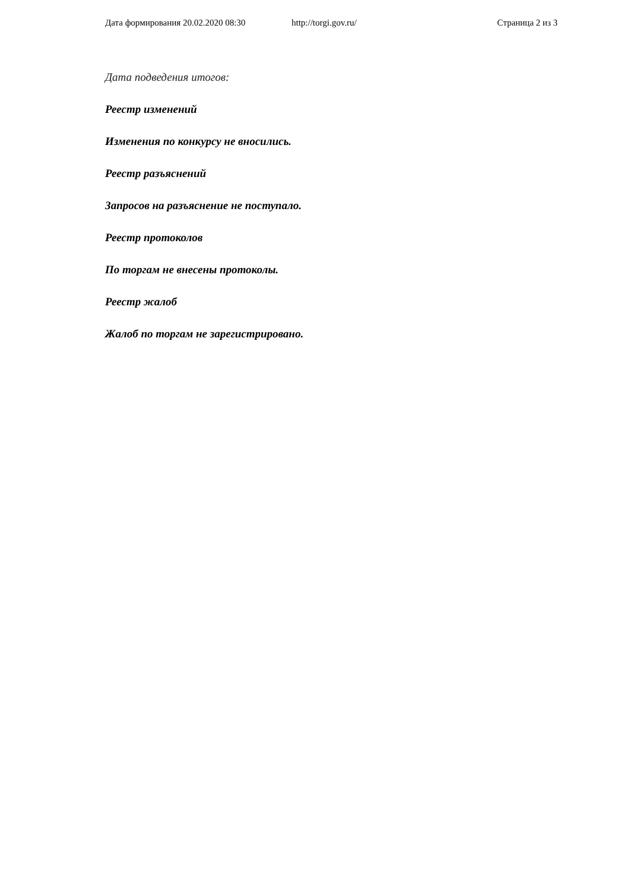Дата формирования 20.02.2020 08:30 http://torgi.gov.ru/ Страница 2 из 3
Дата подведения итогов:
Реестр изменений
Изменения по конкурсу не вносились.
Реестр разъяснений
Запросов на разъяснение не поступало.
Реестр протоколов
По торгам не внесены протоколы.
Реестр жалоб
Жалоб по торгам не зарегистрировано.